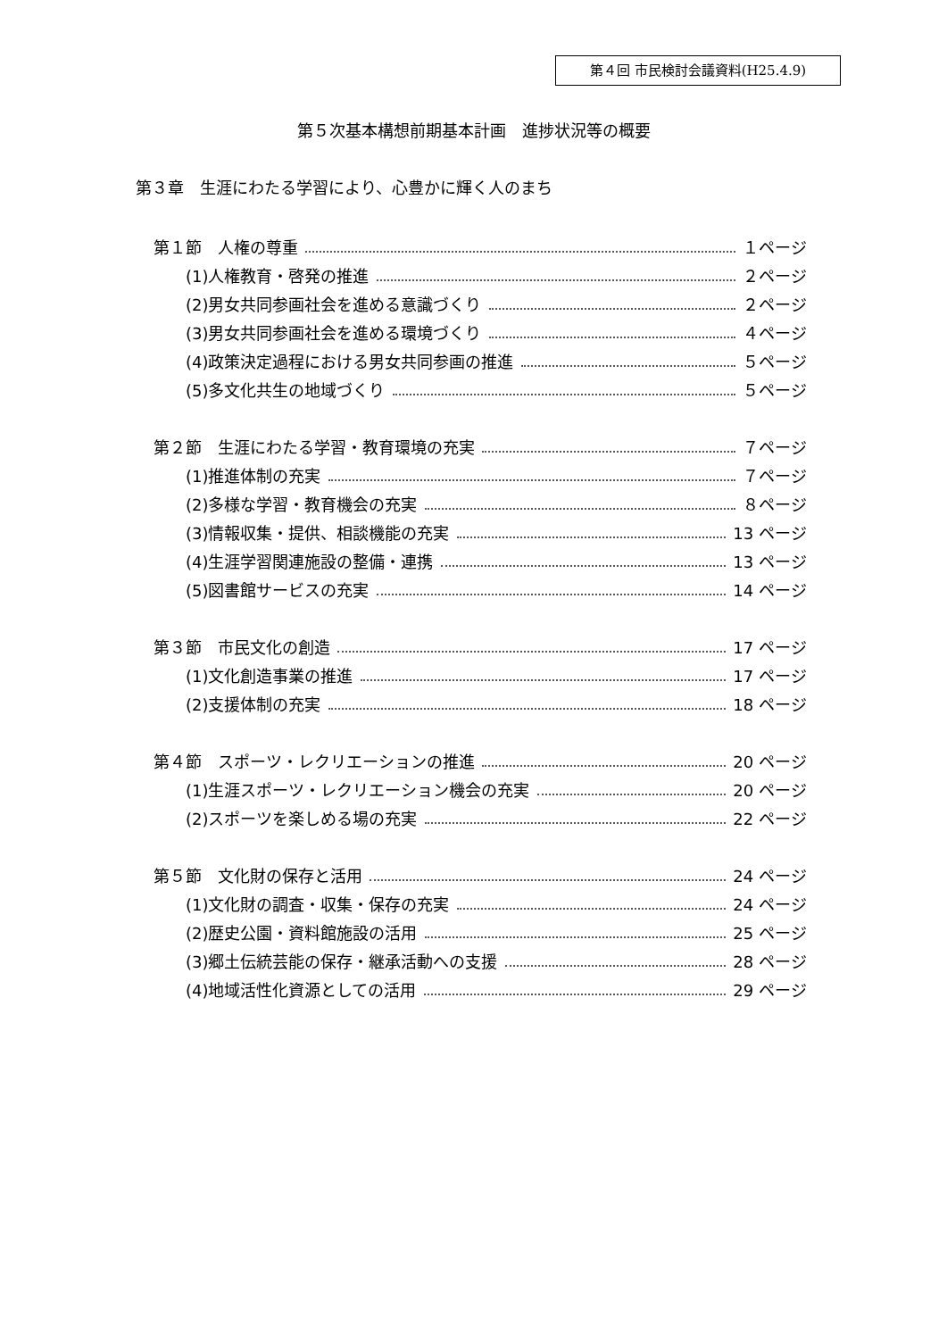第４回 市民検討会議資料(H25.4.9)
第５次基本構想前期基本計画　進捗状況等の概要
第３章　生涯にわたる学習により、心豊かに輝く人のまち
第１節　人権の尊重 １ページ
(1)人権教育・啓発の推進 ２ページ
(2)男女共同参画社会を進める意識づくり ２ページ
(3)男女共同参画社会を進める環境づくり ４ページ
(4)政策決定過程における男女共同参画の推進 ５ページ
(5)多文化共生の地域づくり ５ページ
第２節　生涯にわたる学習・教育環境の充実 ７ページ
(1)推進体制の充実 ７ページ
(2)多様な学習・教育機会の充実 ８ページ
(3)情報収集・提供、相談機能の充実 13 ページ
(4)生涯学習関連施設の整備・連携 13 ページ
(5)図書館サービスの充実 14 ページ
第３節　市民文化の創造 17 ページ
(1)文化創造事業の推進 17 ページ
(2)支援体制の充実 18 ページ
第４節　スポーツ・レクリエーションの推進 20 ページ
(1)生涯スポーツ・レクリエーション機会の充実 20 ページ
(2)スポーツを楽しめる場の充実 22 ページ
第５節　文化財の保存と活用 24 ページ
(1)文化財の調査・収集・保存の充実 24 ページ
(2)歴史公園・資料館施設の活用 25 ページ
(3)郷土伝統芸能の保存・継承活動への支援 28 ページ
(4)地域活性化資源としての活用 29 ページ